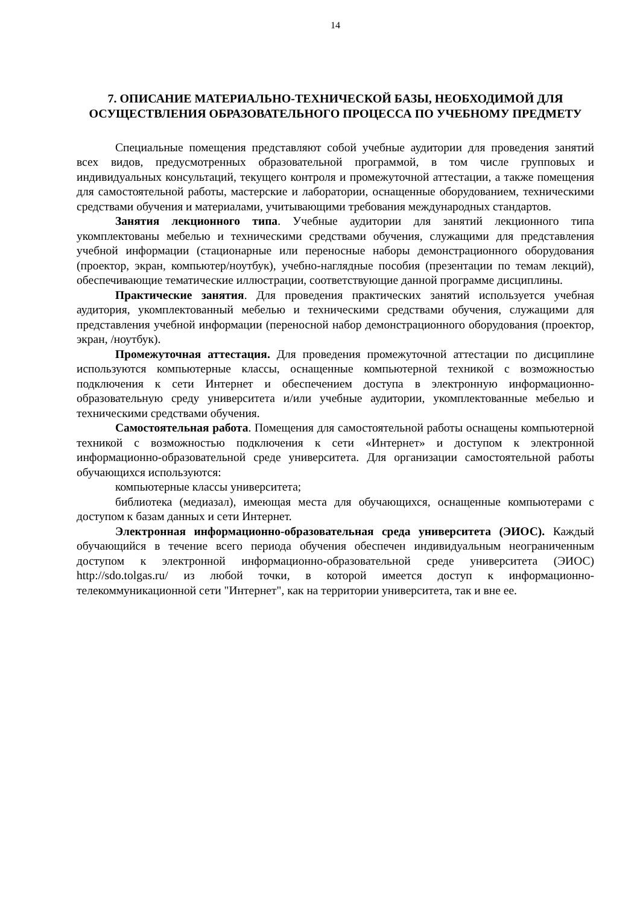14
7. ОПИСАНИЕ МАТЕРИАЛЬНО-ТЕХНИЧЕСКОЙ БАЗЫ, НЕОБХОДИМОЙ ДЛЯ ОСУЩЕСТВЛЕНИЯ ОБРАЗОВАТЕЛЬНОГО ПРОЦЕССА ПО УЧЕБНОМУ ПРЕДМЕТУ
Специальные помещения представляют собой учебные аудитории для проведения занятий всех видов, предусмотренных образовательной программой, в том числе групповых и индивидуальных консультаций, текущего контроля и промежуточной аттестации, а также помещения для самостоятельной работы, мастерские и лаборатории, оснащенные оборудованием, техническими средствами обучения и материалами, учитывающими требования международных стандартов.
Занятия лекционного типа. Учебные аудитории для занятий лекционного типа укомплектованы мебелью и техническими средствами обучения, служащими для представления учебной информации (стационарные или переносные наборы демонстрационного оборудования (проектор, экран, компьютер/ноутбук), учебно-наглядные пособия (презентации по темам лекций), обеспечивающие тематические иллюстрации, соответствующие данной программе дисциплины.
Практические занятия. Для проведения практических занятий используется учебная аудитория, укомплектованный мебелью и техническими средствами обучения, служащими для представления учебной информации (переносной набор демонстрационного оборудования (проектор, экран, /ноутбук).
Промежуточная аттестация. Для проведения промежуточной аттестации по дисциплине используются компьютерные классы, оснащенные компьютерной техникой с возможностью подключения к сети Интернет и обеспечением доступа в электронную информационно-образовательную среду университета и/или учебные аудитории, укомплектованные мебелью и техническими средствами обучения.
Самостоятельная работа. Помещения для самостоятельной работы оснащены компьютерной техникой с возможностью подключения к сети «Интернет» и доступом к электронной информационно-образовательной среде университета. Для организации самостоятельной работы обучающихся используются:
компьютерные классы университета;
библиотека (медиазал), имеющая места для обучающихся, оснащенные компьютерами с доступом к базам данных и сети Интернет.
Электронная информационно-образовательная среда университета (ЭИОС). Каждый обучающийся в течение всего периода обучения обеспечен индивидуальным неограниченным доступом к электронной информационно-образовательной среде университета (ЭИОС) http://sdo.tolgas.ru/ из любой точки, в которой имеется доступ к информационно-телекоммуникационной сети "Интернет", как на территории университета, так и вне ее.